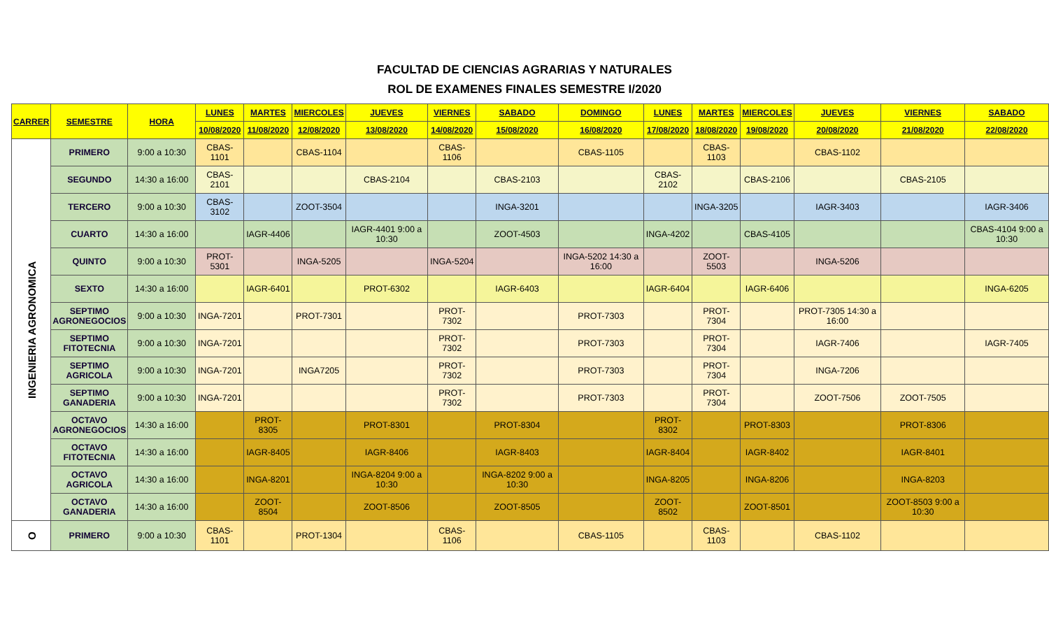FACULTAD DE CIENCIAS AGRARIAS Y NATURALES
ROL DE EXAMENES FINALES SEMESTRE I/2020
| CARRER | SEMESTRE | HORA | LUNES | MARTES | MIERCOLES | JUEVES | VIERNES | SABADO | DOMINGO | LUNES | MARTES | MIERCOLES | JUEVES | VIERNES | SABADO |
| --- | --- | --- | --- | --- | --- | --- | --- | --- | --- | --- | --- | --- | --- | --- | --- |
| | | | 10/08/2020 | 11/08/2020 | 12/08/2020 | 13/08/2020 | 14/08/2020 | 15/08/2020 | 16/08/2020 | 17/08/2020 | 18/08/2020 | 19/08/2020 | 20/08/2020 | 21/08/2020 | 22/08/2020 |
| INGENIERIA AGRONOMICA | PRIMERO | 9:00 a 10:30 | CBAS-1101 | | CBAS-1104 | | CBAS-1106 | | CBAS-1105 | | CBAS-1103 | | CBAS-1102 | | |
| | SEGUNDO | 14:30 a 16:00 | CBAS-2101 | | | CBAS-2104 | | CBAS-2103 | | CBAS-2102 | | CBAS-2106 | | CBAS-2105 | |
| | TERCERO | 9:00 a 10:30 | CBAS-3102 | | ZOOT-3504 | | | INGA-3201 | | | INGA-3205 | | IAGR-3403 | | IAGR-3406 |
| | CUARTO | 14:30 a 16:00 | | IAGR-4406 | | IAGR-4401 9:00 a 10:30 | | ZOOT-4503 | | INGA-4202 | | CBAS-4105 | | | CBAS-4104 9:00 a 10:30 |
| | QUINTO | 9:00 a 10:30 | PROT-5301 | | INGA-5205 | | INGA-5204 | | INGA-5202 14:30 a 16:00 | | ZOOT-5503 | | INGA-5206 | | |
| | SEXTO | 14:30 a 16:00 | | IAGR-6401 | | PROT-6302 | | IAGR-6403 | | IAGR-6404 | | IAGR-6406 | | | INGA-6205 |
| | SEPTIMO AGRONEGOCIOS | 9:00 a 10:30 | INGA-7201 | | PROT-7301 | | PROT-7302 | | PROT-7303 | | PROT-7304 | | PROT-7305 14:30 a 16:00 | | |
| | SEPTIMO FITOTECNIA | 9:00 a 10:30 | INGA-7201 | | | | PROT-7302 | | PROT-7303 | | PROT-7304 | | IAGR-7406 | | IAGR-7405 |
| | SEPTIMO AGRICOLA | 9:00 a 10:30 | INGA-7201 | | INGA7205 | | PROT-7302 | | PROT-7303 | | PROT-7304 | | INGA-7206 | | |
| | SEPTIMO GANADERIA | 9:00 a 10:30 | INGA-7201 | | | | PROT-7302 | | PROT-7303 | | PROT-7304 | | ZOOT-7506 | ZOOT-7505 | |
| | OCTAVO AGRONEGOCIOS | 14:30 a 16:00 | | PROT-8305 | | PROT-8301 | | PROT-8304 | | PROT-8302 | | PROT-8303 | | PROT-8306 | |
| | OCTAVO FITOTECNIA | 14:30 a 16:00 | | IAGR-8405 | | IAGR-8406 | | IAGR-8403 | | IAGR-8404 | | IAGR-8402 | | IAGR-8401 | |
| | OCTAVO AGRICOLA | 14:30 a 16:00 | | INGA-8201 | | INGA-8204 9:00 a 10:30 | | INGA-8202 9:00 a 10:30 | | INGA-8205 | | INGA-8206 | | INGA-8203 | |
| | OCTAVO GANADERIA | 14:30 a 16:00 | | ZOOT-8504 | | ZOOT-8506 | | ZOOT-8505 | | ZOOT-8502 | | ZOOT-8501 | | ZOOT-8503 9:00 a 10:30 | |
| O | PRIMERO | 9:00 a 10:30 | CBAS-1101 | | PROT-1304 | | CBAS-1106 | | CBAS-1105 | | CBAS-1103 | | CBAS-1102 | | |